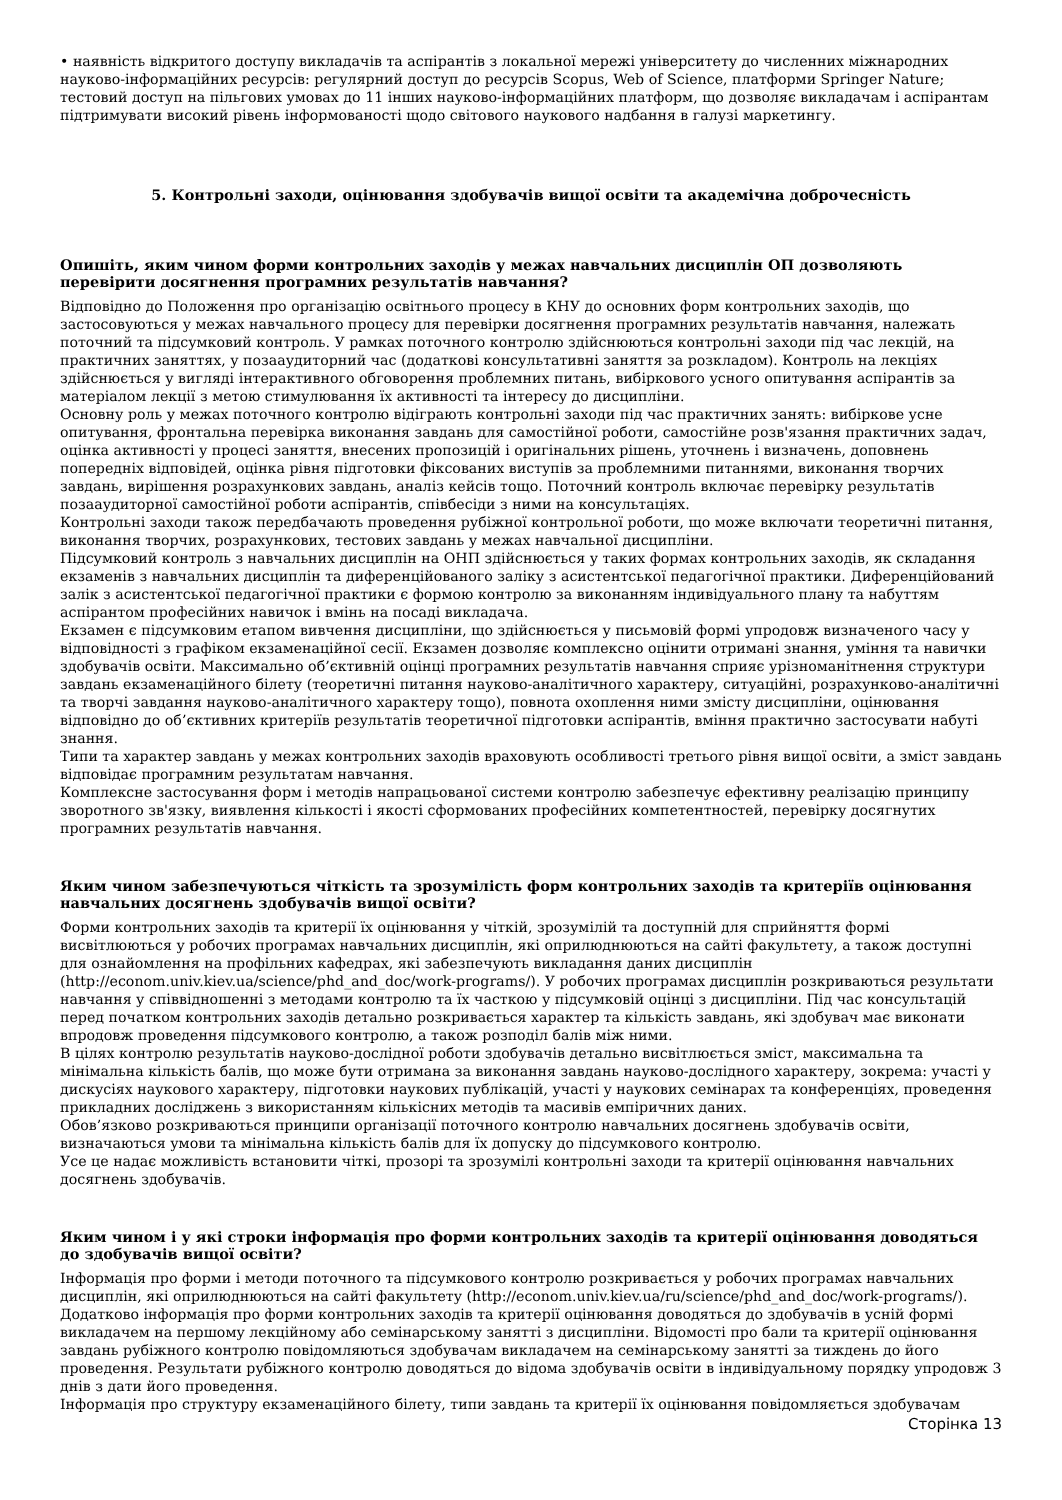• наявність відкритого доступу викладачів та аспірантів з локальної мережі університету до численних міжнародних науково-інформаційних ресурсів: регулярний доступ до ресурсів Scopus, Web of Science, платформи Springer Nature; тестовий доступ на пільгових умовах до 11 інших науково-інформаційних платформ, що дозволяє викладачам і аспірантам підтримувати високий рівень інформованості щодо світового наукового надбання в галузі маркетингу.
5. Контрольні заходи, оцінювання здобувачів вищої освіти та академічна доброчесність
Опишіть, яким чином форми контрольних заходів у межах навчальних дисциплін ОП дозволяють перевірити досягнення програмних результатів навчання?
Відповідно до Положення про організацію освітнього процесу в КНУ до основних форм контрольних заходів, що застосовуються у межах навчального процесу для перевірки досягнення програмних результатів навчання, належать поточний та підсумковий контроль. У рамках поточного контролю здійснюються контрольні заходи під час лекцій, на практичних заняттях, у позааудиторний час (додаткові консультативні заняття за розкладом). Контроль на лекціях здійснюється у вигляді інтерактивного обговорення проблемних питань, вибіркового усного опитування аспірантів за матеріалом лекції з метою стимулювання їх активності та інтересу до дисципліни.
Основну роль у межах поточного контролю відіграють контрольні заходи під час практичних занять: вибіркове усне опитування, фронтальна перевірка виконання завдань для самостійної роботи, самостійне розв'язання практичних задач, оцінка активності у процесі заняття, внесених пропозицій і оригінальних рішень, уточнень і визначень, доповнень попередніх відповідей, оцінка рівня підготовки фіксованих виступів за проблемними питаннями, виконання творчих завдань, вирішення розрахункових завдань, аналіз кейсів тощо. Поточний контроль включає перевірку результатів позааудиторної самостійної роботи аспірантів, співбесіди з ними на консультаціях.
Контрольні заходи також передбачають проведення рубіжної контрольної роботи, що може включати теоретичні питання, виконання творчих, розрахункових, тестових завдань у межах навчальної дисципліни.
Підсумковий контроль з навчальних дисциплін на ОНП здійснюється у таких формах контрольних заходів, як складання екзаменів з навчальних дисциплін та диференційованого заліку з асистентської педагогічної практики. Диференційований залік з асистентської педагогічної практики є формою контролю за виконанням індивідуального плану та набуттям аспірантом професійних навичок і вмінь на посаді викладача.
Екзамен є підсумковим етапом вивчення дисципліни, що здійснюється у письмовій формі упродовж визначеного часу у відповідності з графіком екзаменаційної сесії. Екзамен дозволяє комплексно оцінити отримані знання, уміння та навички здобувачів освіти. Максимально об’єктивній оцінці програмних результатів навчання сприяє урізноманітнення структури завдань екзаменаційного білету (теоретичні питання науково-аналітичного характеру, ситуаційні, розрахунково-аналітичні та творчі завдання науково-аналітичного характеру тощо), повнота охоплення ними змісту дисципліни, оцінювання відповідно до об’єктивних критеріїв результатів теоретичної підготовки аспірантів, вміння практично застосувати набуті знання.
Типи та характер завдань у межах контрольних заходів враховують особливості третього рівня вищої освіти, а зміст завдань відповідає програмним результатам навчання.
Комплексне застосування форм і методів напрацьованої системи контролю забезпечує ефективну реалізацію принципу зворотного зв'язку, виявлення кількості і якості сформованих професійних компетентностей, перевірку досягнутих програмних результатів навчання.
Яким чином забезпечуються чіткість та зрозумілість форм контрольних заходів та критеріїв оцінювання навчальних досягнень здобувачів вищої освіти?
Форми контрольних заходів та критерії їх оцінювання у чіткій, зрозумілій та доступній для сприйняття формі висвітлюються у робочих програмах навчальних дисциплін, які оприлюднюються на сайті факультету, а також доступні для ознайомлення на профільних кафедрах, які забезпечують викладання даних дисциплін (http://econom.univ.kiev.ua/science/phd_and_doc/work-programs/). У робочих програмах дисциплін розкриваються результати навчання у співвідношенні з методами контролю та їх часткою у підсумковій оцінці з дисципліни. Під час консультацій перед початком контрольних заходів детально розкривається характер та кількість завдань, які здобувач має виконати впродовж проведення підсумкового контролю, а також розподіл балів між ними.
В цілях контролю результатів науково-дослідної роботи здобувачів детально висвітлюється зміст, максимальна та мінімальна кількість балів, що може бути отримана за виконання завдань науково-дослідного характеру, зокрема: участі у дискусіях наукового характеру, підготовки наукових публікацій, участі у наукових семінарах та конференціях, проведення прикладних досліджень з використанням кількісних методів та масивів емпіричних даних.
Обов’язково розкриваються принципи організації поточного контролю навчальних досягнень здобувачів освіти, визначаються умови та мінімальна кількість балів для їх допуску до підсумкового контролю.
Усе це надає можливість встановити чіткі, прозорі та зрозумілі контрольні заходи та критерії оцінювання навчальних досягнень здобувачів.
Яким чином і у які строки інформація про форми контрольних заходів та критерії оцінювання доводяться до здобувачів вищої освіти?
Інформація про форми і методи поточного та підсумкового контролю розкривається у робочих програмах навчальних дисциплін, які оприлюднюються на сайті факультету (http://econom.univ.kiev.ua/ru/science/phd_and_doc/work-programs/). Додатково інформація про форми контрольних заходів та критерії оцінювання доводяться до здобувачів в усній формі викладачем на першому лекційному або семінарському занятті з дисципліни. Відомості про бали та критерії оцінювання завдань рубіжного контролю повідомляються здобувачам викладачем на семінарському занятті за тиждень до його проведення. Результати рубіжного контролю доводяться до відома здобувачів освіти в індивідуальному порядку упродовж 3 днів з дати його проведення.
Інформація про структуру екзаменаційного білету, типи завдань та критерії їх оцінювання повідомляється здобувачам
Сторінка 13